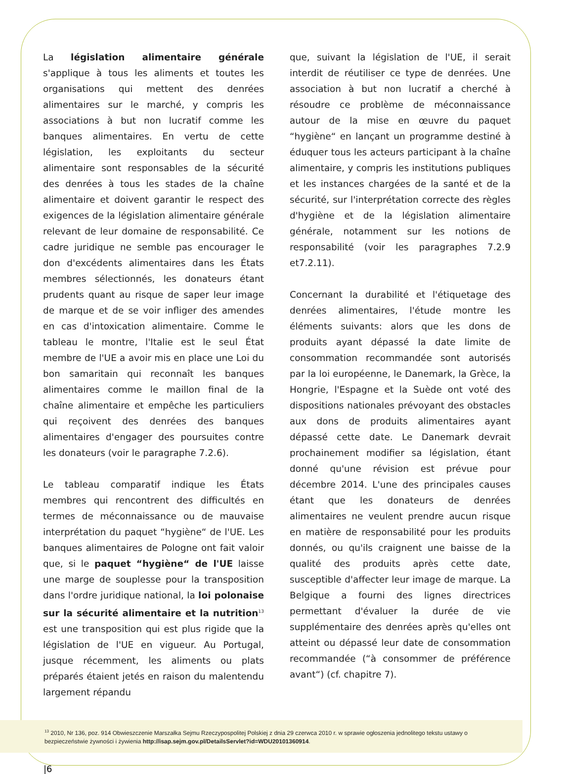La législation alimentaire générale s'applique à tous les aliments et toutes les organisations qui mettent des denrées alimentaires sur le marché, y compris les associations à but non lucratif comme les banques alimentaires. En vertu de cette législation, les exploitants du secteur alimentaire sont responsables de la sécurité des denrées à tous les stades de la chaîne alimentaire et doivent garantir le respect des exigences de la législation alimentaire générale relevant de leur domaine de responsabilité. Ce cadre juridique ne semble pas encourager le don d'excédents alimentaires dans les États membres sélectionnés, les donateurs étant prudents quant au risque de saper leur image de marque et de se voir infliger des amendes en cas d'intoxication alimentaire. Comme le tableau le montre, l'Italie est le seul État membre de l'UE a avoir mis en place une Loi du bon samaritain qui reconnaît les banques alimentaires comme le maillon final de la chaîne alimentaire et empêche les particuliers qui reçoivent des denrées des banques alimentaires d'engager des poursuites contre les donateurs (voir le paragraphe 7.2.6).
Le tableau comparatif indique les États membres qui rencontrent des difficultés en termes de méconnaissance ou de mauvaise interprétation du paquet “hygiène“ de l'UE. Les banques alimentaires de Pologne ont fait valoir que, si le paquet “hygiène“ de l'UE laisse une marge de souplesse pour la transposition dans l'ordre juridique national, la loi polonaise sur la sécurité alimentaire et la nutrition<sup>13</sup> est une transposition qui est plus rigide que la législation de l'UE en vigueur. Au Portugal, jusque récemment, les aliments ou plats préparés étaient jetés en raison du malentendu largement répandu
que, suivant la législation de l'UE, il serait interdit de réutiliser ce type de denrées. Une association à but non lucratif a cherché à résoudre ce problème de méconnaissance autour de la mise en œuvre du paquet “hygiène“ en lançant un programme destiné à éduquer tous les acteurs participant à la chaîne alimentaire, y compris les institutions publiques et les instances chargées de la santé et de la sécurité, sur l'interprétation correcte des règles d'hygiène et de la législation alimentaire générale, notamment sur les notions de responsabilité (voir les paragraphes 7.2.9 et7.2.11).
Concernant la durabilité et l'étiquetage des denrées alimentaires, l'étude montre les éléments suivants: alors que les dons de produits ayant dépassé la date limite de consommation recommandée sont autorisés par la loi européenne, le Danemark, la Grèce, la Hongrie, l'Espagne et la Suède ont voté des dispositions nationales prévoyant des obstacles aux dons de produits alimentaires ayant dépassé cette date. Le Danemark devrait prochainement modifier sa législation, étant donné qu'une révision est prévue pour décembre 2014. L'une des principales causes étant que les donateurs de denrées alimentaires ne veulent prendre aucun risque en matière de responsabilité pour les produits donnés, ou qu'ils craignent une baisse de la qualité des produits après cette date, susceptible d'affecter leur image de marque. La Belgique a fourni des lignes directrices permettant d'évaluer la durée de vie supplémentaire des denrées après qu'elles ont atteint ou dépassé leur date de consommation recommandée (“à consommer de préférence avant“) (cf. chapitre 7).
<sup>13</sup> 2010, Nr 136, poz. 914 Obwieszczenie Marszałka Sejmu Rzeczypospolitej Polskiej z dnia 29 czerwca 2010 r. w sprawie ogłoszenia jednolitego tekstu ustawy o bezpieczeństwie żywności i żywienia http://isap.sejm.gov.pl/DetailsServlet?id=WDU20101360914.
|6